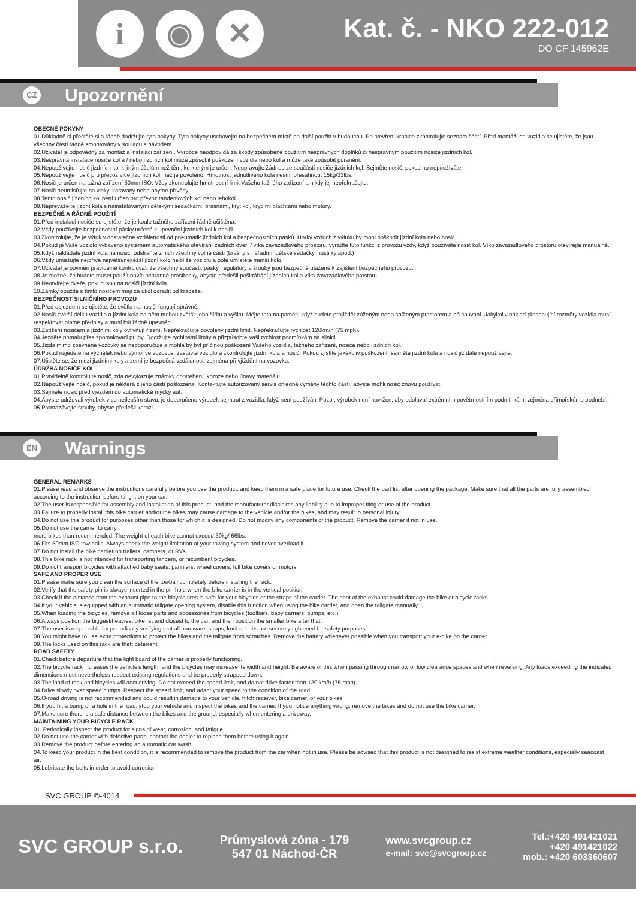i ◉ ✕
Kat. č. - NKO 222-012
DO CF 145962E
CZ Upozornění
OBECNÉ POKYNY
01.Důkladně si přečtěte si a řádně dodržujte tyto pokyny. Tyto pokyny uschovejte na bezpečném místě po další použití v budoucnu. Po otevření krabice zkontrolujte seznam částí. Před montáží na vozidlo se ujistěte, že jsou všechny části řádné smontovány v souladu s návodem.
02.Uživatel je odpovědný za montáž a instalaci zařízení. Výrobce neodpovídá za škody způsobené použitím nesprávných doplňků či nesprávným použitím nosiče jízdních kol.
03.Nesprávná instalace nosiče kol a / nebo jízdních kol může způsobit poškození vozidla nebo kol a může také způsobit poranění.
04.Nepoužívejte nosič jízdních kol k jiným účelům než těm, ke kterým je určen. Neupravujte žádnou ze součástí nosiče jízdních kol. Sejměte nosič, pokud ho nepoužíváte.
05.Nepoužívejte nosič pro převoz více jízdních kol, než je povoleno. Hmotnost jednotlivého kola nesmí přesáhnout 15kg/33lbs.
06.Nosič je určen na tažná zařízení 50mm ISO. Vždy zkontrolujte hmotnostní limit Vašeho tažného zařízení a nikdy jej nepřekračujte.
07.Nosič neumisťujte na vleky, karavany nebo obytné přívěsy.
08.Tento nosič jízdních kol není určen pro převoz tandemových kol nebo lehokol.
09.Nepřevážejte jízdní kola s nainstalovanými dětskými sedačkami, brašnami, kryt kol, krycími plachtami nebo motory.
BEZPEČNÉ A ŘÁDNÉ POUŽITÍ
01.Před instalací nosiče se ujistěte, že je koule tažného zařízení řádně očištěna.
02.Vždy používejte bezpečnostní pásky určené k upevnění jízdních kol k nosiči.
03.Zkontrolujte, že je výfuk v dostatečné vzdálenosti od pneumatik jízdních kol a bezpečnostních pásků. Horký vzduch z výfuku by mohl poškodit jízdní kola nebo nosič.
04.Pokud je Vaše vozidlo vybaveno systémem automatického otevírání zadních dveří / víka zavazadlového prostoru, vyřaďte tuto funkci z provozu vždy, když používáte nosič kol. Víko zavazadlového prostoru otevírejte manuálně.
05.Když nakládáte jízdní kola na nosič, odstraňte z nich všechny volné části (brašny s nářadím, dětské sedačky, hustilky apod.)
06.Vždy umisťujte nejdříve největší/nejtěžší jízdní kolo nejblíže vozidlu a poté umístěte menší kolo.
07.Uživatel je povinen pravidelně kontrolovat, že všechny součásti, pásky, regulátory a šrouby jsou bezpečně utažené k zajištění bezpečného provozu.
08.Je možné, že budete muset použít navíc ochranné prostředky, abyste předešli poškrábání jízdních kol a víka zavazadlového prostoru.
09.Neotvírejte dveře, pokud jsou na nosiči jízdní kola.
10.Zámky použité s tímto nosičem mají za úkol odradit od krádeže.
BEZPEČNOST SILNIČNÍHO PROVOZU
01.Před odjezdem se ujistěte, že světla na nosiči fungují správně.
02.Nosič zvětší délku vozidla a jízdní kola na něm mohou zvětšit jeho šířku a výšku. Mějte toto na paměti, když budete projíždět zúženým nebo sníženým prostorem a při couvání. Jakýkoliv náklad přesahující rozměry vozidla musí respektovat platné předpisy a musí být řádně upevněn.
03.Zatížení nosičem a jízdními koly ovlivňují řízení. Nepřekračujte povolený jízdní limit. Nepřekračujte rychlost 120km/h (75 mph).
04.Jezděte pomalu přes zpomalovací pruhy. Dodržujte rychlostní limity a přizpůsobte Vaši rychlost podmínkám na silnici.
05.Jízda mimo zpevněné vozovky se nedoporučuje a mohla by být příčinou poškození Vašeho vozidla, tažného zařízení, nosiče nebo jízdních kol.
06.Pokud najedete na výčnělek nebo výmol ve vozovce, zastavte vozidlo a zkontrolujte jízdní kola a nosič. Pokud zjistíte jakékoliv poškození, sejměte jízdní kola a nosič již dále nepoužívejte.
07.Ujistěte se, že mezi jízdními koly a zemí je bezpečná vzdálenost, zejména při vjíždění na vozovku.
ÚDRŽBA NOSIČE KOL
01.Pravidelně kontrolujte nosič, zda nevykazuje známky opotřebení, koroze nebo únavy materiálu.
02.Nepoužívejte nosič, pokud je některá z jeho částí poškozena. Kontaktujte autorizovaný servis ohledně výměny těchto částí, abyste mohli nosič znovu používat.
03.Sejměte nosič před vjezdem do automatické myčky aut.
04.Abyste udržovali výrobek v co nejlepším stavu, je doporučeno výrobek sejmout z vozidla, když není používán. Pozor, výrobek není navržen, aby odolával extrémním povětrnostním podmínkám, zejména přímořskému podnebí.
05.Promazávejte šrouby, abyste předešli korozi.
EN Warnings
GENERAL REMARKS
01.Please read and observe the instructions carefully before you use the product, and keep them in a safe place for future use. Check the part list after opening the package. Make sure that all the parts are fully assembled according to the instruction before tting it on your car.
02.The user is responsible for assembly and installation of this product, and the manufacturer disclaims any liability due to improper tting or use of the product.
03.Failure to properly install this bike carrier and/or the bikes may cause damage to the vehicle and/or the bikes, and may result in personal injury.
04.Do not use this product for purposes other than those for which it is designed. Do not modify any components of the product. Remove the carrier if not in use.
05.Do not use the carrier to carry
more bikes than recommended. The weight of each bike cannot exceed 30kg/ 66lbs.
06.Fits 50mm ISO tow balls. Always check the weight limitation of your towing system and never overload it.
07.Do not install the bike carrier on trailers, campers, or RVs.
08.This bike rack is not intended for transporting tandem, or recumbent bicycles.
09.Do not transport bicycles with attached baby seats, panniers, wheel covers, full bike covers or motors.
SAFE AND PROPER USE
01.Please make sure you clean the surface of the towball completely before installing the rack.
02.Verify that the safety pin is always inserted in the pin hole when the bike carrier is in the vertical position.
03.Check if the distance from the exhaust pipe to the bicycle tires is safe for your bicycles or the straps of the carrier. The heat of the exhaust could damage the bike or bicycle racks.
04.If your vehicle is equipped with an automatic tailgate opening system, disable this function when using the bike carrier, and open the tailgate manually.
05.When loading the bicycles, remove all loose parts and accessories from bicycles (toolbars, baby carriers, pumps, etc.)
06.Always position the biggest/heaviest bike rst and closest to the car, and then position the smaller bike after that.
07.The user is responsible for periodically verifying that all hardware, straps, knobs, hubs are securely tightened for safety purposes.
08.You might have to use extra protections to protect the bikes and the tailgate from scratches. Remove the battery whenever possible when you transport your e-bike on the carrier
09.The locks used on this rack are theft deterrent.
ROAD SAFETY
01.Check before departure that the light board of the carrier is properly functioning.
02.The bicycle rack increases the vehicle's length, and the bicycles may increase its width and height. Be aware of this when passing through narrow or low clearance spaces and when reversing. Any loads exceeding the indicated dimensions must nevertheless respect existing regulations and be properly strapped down.
03.The load of rack and bicycles will aect driving. Do not exceed the speed limit, and do not drive faster than 120 km/h (75 mph).
04.Drive slowly over speed bumps. Respect the speed limit, and adapt your speed to the condition of the road.
05.O-road driving is not recommended and could result in damage to your vehicle, hitch receiver, bike carrier, or your bikes.
06.If you hit a bump or a hole in the road, stop your vehicle and inspect the bikes and the carrier. If you notice anything wrong, remove the bikes and do not use the bike carrier.
07.Make sure there is a safe distance between the bikes and the ground, especially when entering a driveway.
MAINTAINING YOUR BICYCLE RACK
01. Periodically inspect the product for signs of wear, corrosion, and fatigue.
02.Do not use the carrier with defective parts, contact the dealer to replace them before using it again.
03.Remove the product before entering an automatic car wash.
04.To keep your product in the best condition, it is recommended to remove the product from the car when not in use. Please be advised that this product is not designed to resist extreme weather conditions, especially seacoast air.
05.Lubricate the bolts in order to avoid corrosion.
SVC GROUP ©-4014
SVC GROUP s.r.o.
Průmyslová zóna - 179
547 01 Náchod-ČR
www.svcgroup.cz
e-mail: svc@svcgroup.cz
Tel.:+420 491421021
+420 491421022
mob.: +420 603360607